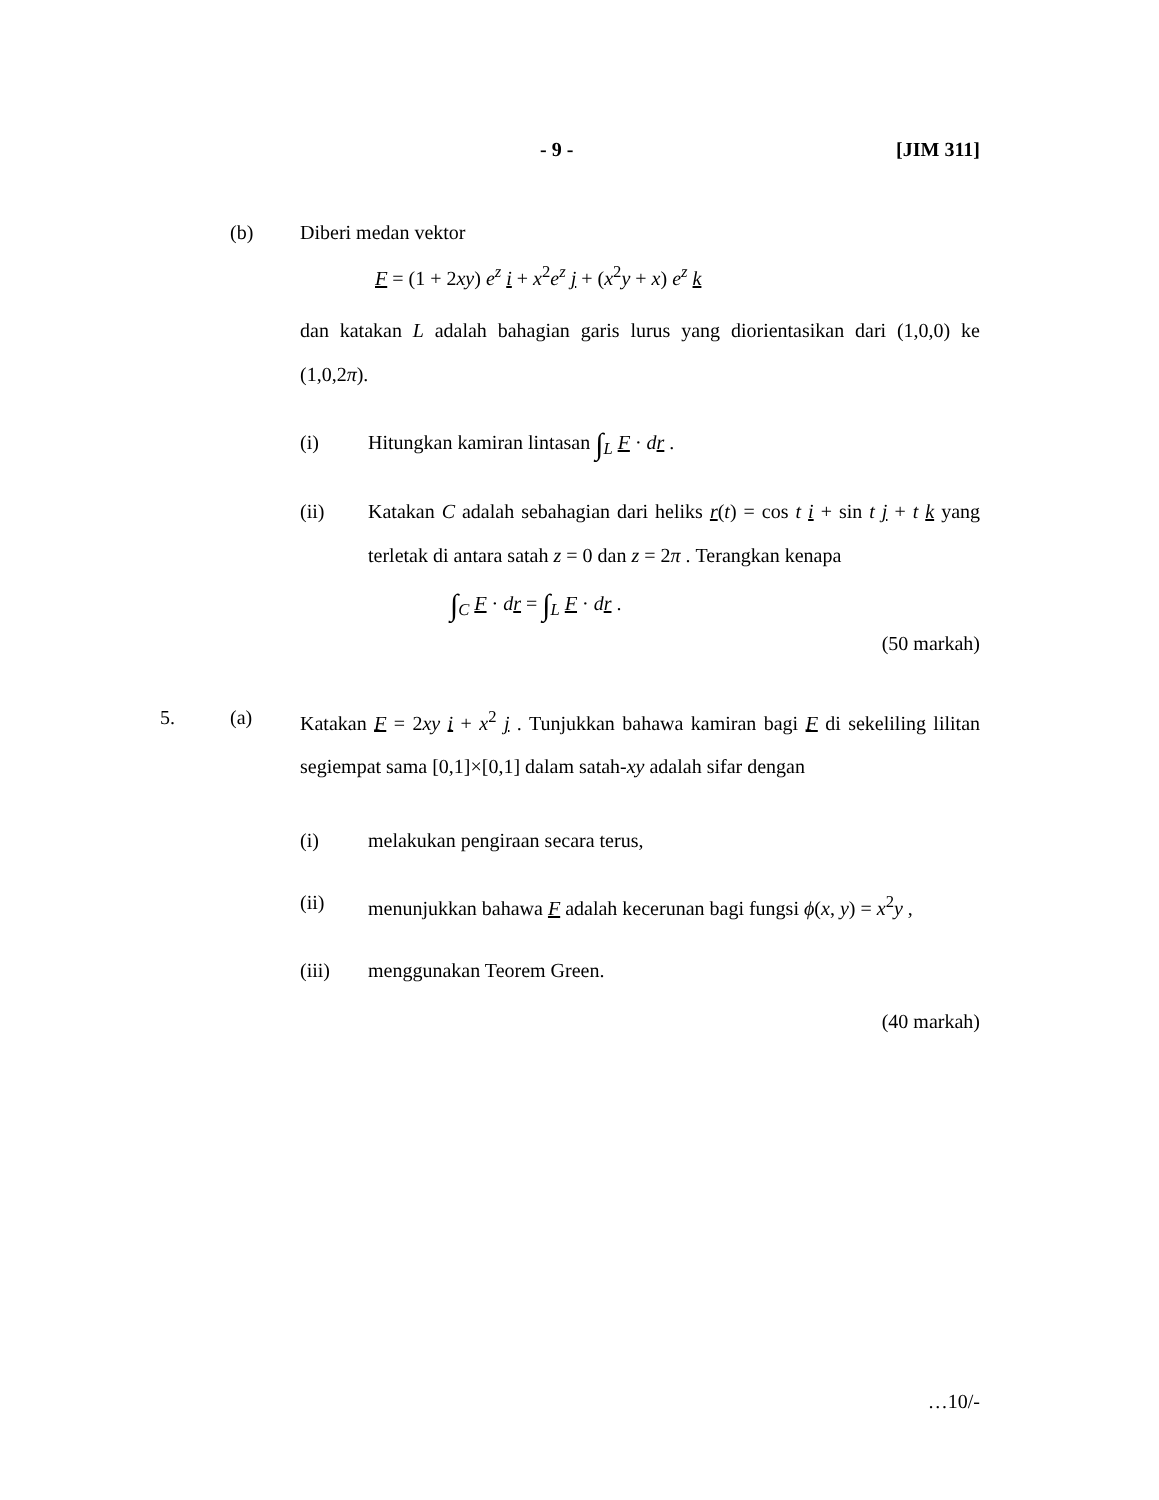- 9 - [JIM 311]
(b) Diberi medan vektor
F = (1 + 2xy) e<sup>z</sup> i + x<sup>2</sup>e<sup>z</sup> j + (x<sup>2</sup>y + x) e<sup>z</sup> k
dan katakan L adalah bahagian garis lurus yang diorientasikan dari (1,0,0) ke (1,0,2π).
(i) Hitungkan kamiran lintasan ∫<sub>L</sub> F · dr .
(ii) Katakan C adalah sebahagian dari heliks r(t) = cos t i + sin t j + t k yang terletak di antara satah z = 0 dan z = 2π . Terangkan kenapa
∫<sub>C</sub> F · dr = ∫<sub>L</sub> F · dr .
(50 markah)
5. (a) Katakan F = 2xy i + x<sup>2</sup> j . Tunjukkan bahawa kamiran bagi F di sekeliling lilitan segiempat sama [0,1]×[0,1] dalam satah-xy adalah sifar dengan
(i) melakukan pengiraan secara terus,
(ii) menunjukkan bahawa F adalah kecerunan bagi fungsi ϕ(x, y) = x<sup>2</sup>y ,
(iii) menggunakan Teorem Green.
(40 markah)
…10/-